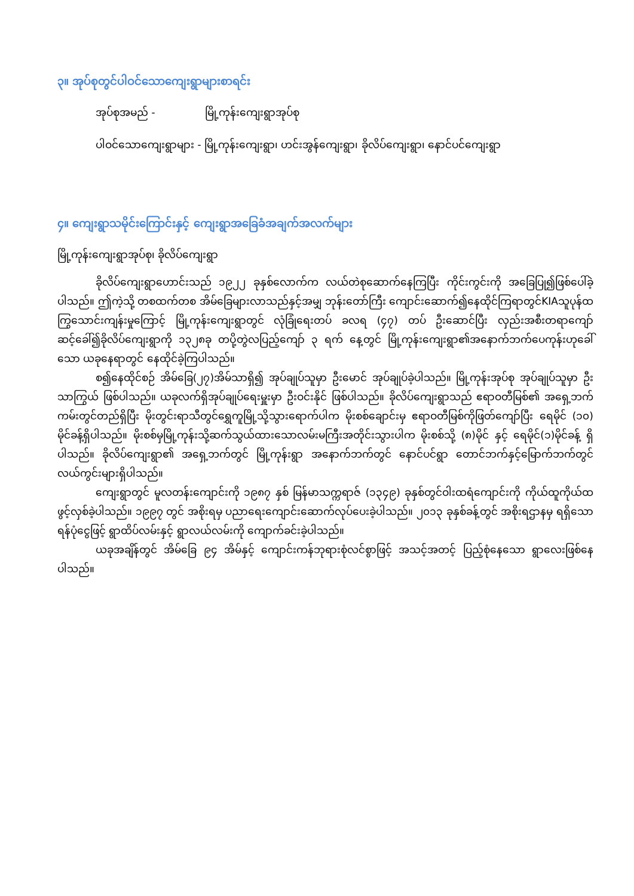၃။ အုပ်စုတွင်ပါဝင်သောကျေးရွာများစာရင်း
အုပ်စုအမည် - မြို့ကုန်းကျေးရွာအုပ်စု
ပါဝင်သောကျေးရွာများ - မြို့ကုန်းကျေးရွာ၊ ဟင်းအွန်ကျေးရွာ၊ ခိုလိပ်ကျေးရွာ၊ နောင်ပင်ကျေးရွာ
၄။ ကျေးရွာသမိုင်းကြောင်းနှင့် ကျေးရွာအခြေခံအချက်အလက်များ
မြို့ကုန်းကျေးရွာအုပ်စု၊ ခိုလိပ်ကျေးရွာ
ခိုလိပ်ကျေးရွာဟောင်းသည် ၁၉၂၂ ခုနှစ်လောက်က လယ်တဲစုဆောက်နေကြပြီး ကိုင်းကွင်းကို အခြေပြု၍ဖြစ်ပေါ်ခဲ့ပါသည်။ ဤကဲ့သို့ တစထက်တစ အိမ်ခြေများလာသည်နှင့်အမျှ ဘုန်းတော်ကြီး ကျောင်းဆောက်၍နေထိုင်ကြရာတွင်KIAသူပုန်ထကြွသောင်းကျန်းမှုကြောင့် မြို့ကုန်းကျေးရွာတွင် လုံခြုံရေးတပ် ခလရ (၄၇) တပ် ဦးဆောင်ပြီး လှည်းအစီးတရာကျော် ဆင့်ခေါ်၍ခိုလိပ်ကျေးရွာကို ၁၃၂၈ခု တပို့တွဲလပြည့်ကျော် ၃ ရက် နေ့တွင် မြို့ကုန်းကျေးရွာ၏အနောက်ဘက်ပေကုန်းဟုခေါ်သော ယခုနေရာတွင် နေထိုင်ခဲ့ကြပါသည်။
စ၍နေထိုင်စဉ် အိမ်ခြေ(၂၇)အိမ်သာရှိ၍ အုပ်ချုပ်သူမှာ ဦးမောင် အုပ်ချုပ်ခဲ့ပါသည်။ မြို့ကုန်းအုပ်စု အုပ်ချုပ်သူမှာ ဦးသာကြွယ် ဖြစ်ပါသည်။ ယခုလက်ရှိအုပ်ချုပ်ရေးမှူးမှာ ဦးဝင်းနိုင် ဖြစ်ပါသည်။ ခိုလိပ်ကျေးရွာသည် ဧရာဝတီမြစ်၏ အရှေ့ဘက်ကမ်းတွင်တည်ရှိပြီး မိုးတွင်းရာသီတွင်ရွှေကူမြို့သို့သွားရောက်ပါက မိုးစစ်ချောင်းမှ ဧရာဝတီမြစ်ကိုဖြတ်ကျော်ပြီး ရေမိုင် (၁၀) မိုင်ခန့်ရှိပါသည်။ မိုးစစ်မှမြို့ကုန်းသို့ဆက်သွယ်ထားသောလမ်းမကြီးအတိုင်းသွားပါက မိုးစစ်သို့ (၈)မိုင် နှင့် ရေမိုင်(၁)မိုင်ခန့် ရှိပါသည်။ ခိုလိပ်ကျေးရွာ၏ အရှေ့ဘက်တွင် မြို့ကုန်းရွာ အနောက်ဘက်တွင် နောင်ပင်ရွာ တောင်ဘက်နှင့်မြောက်ဘက်တွင် လယ်ကွင်းများရှိပါသည်။
ကျေးရွာတွင် မူလတန်းကျောင်းကို ၁၉၈၇ နှစ် မြန်မာသက္ကရာဇ် (၁၃၄၉) ခုနှစ်တွင်ဝါးထရံကျောင်းကို ကိုယ်ထူကိုယ်ထ ဖွင့်လှစ်ခဲ့ပါသည်။ ၁၉၉၇ တွင် အစိုးရမှ ပညာရေးကျောင်းဆောက်လုပ်ပေးခဲ့ပါသည်။ ၂၀၁၃ ခုနှစ်ခန့်တွင် အစိုးရဌာနမှ ရရှိသောရန်ပုံငွေဖြင့် ရွာထိပ်လမ်းနှင့် ရွာလယ်လမ်းကို ကျောက်ခင်းခဲ့ပါသည်။
ယခုအချိန်တွင် အိမ်ခြေ ၉၄ အိမ်နှင့် ကျောင်းကန်ဘုရားစုံလင်စွာဖြင့် အသင့်အတင့် ပြည့်စုံနေသော ရွာလေးဖြစ်နေပါသည်။